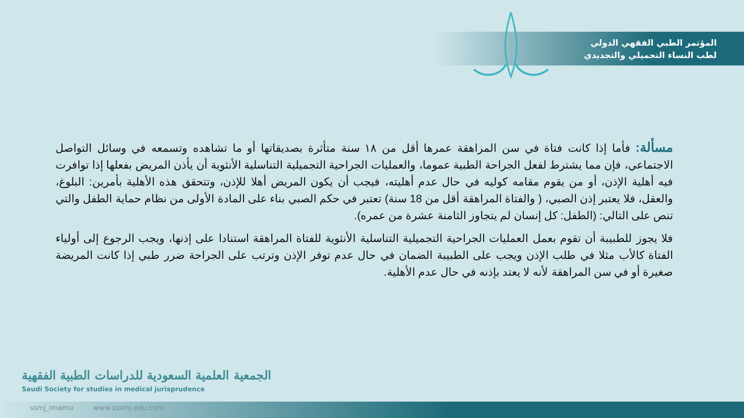المؤتمر الطبي الفقهي الدولي
لطب النساء التجميلي والتجديدي
مسألة: فأما إذا كانت فتاة في سن المراهقة عمرها أقل من ١٨ سنة متأثرة بصديقاتها أو ما تشاهده وتسمعه في وسائل التواصل الاجتماعي، فإن مما يشترط لفعل الجراحة الطبية عموما، والعمليات الجراحية التجميلية التناسلية الأنثوية أن يأذن المريض بفعلها إذا توافرت فيه أهلية الإذن، أو من يقوم مقامه كوليه في حال عدم أهليته، فيجب أن يكون المريض أهلا للإذن، وتتحقق هذه الأهلية بأمرين: البلوغ، والعقل، فلا يعتبر إذن الصبي، ( والفتاة المراهقة أقل من 18 سنة) تعتبر في حكم الصبي بناء على المادة الأولى من نظام حماية الطفل والتي تنص على التالي: (الطفل: كل إنسان لم يتجاوز الثامنة عشرة من عمره).
فلا يجوز للطبيبة أن تقوم بعمل العمليات الجراحية التجميلية التناسلية الأنثوية للفتاة المراهقة استنادا على إذنها، ويجب الرجوع إلى أولياء الفتاة كالأب مثلا في طلب الإذن ويجب على الطبيبة الضمان في حال عدم توفر الإذن وترتب على الجراحة ضرر طبي إذا كانت المريضة صغيرة أو في سن المراهقة لأنه لا يعتد بإذنه في حال عدم الأهلية.
الجمعية العلمية السعودية للدراسات الطبية الفقهية
Saudi Society for studies in medical jurisprudence
ssmj_imamu www.sssmj-edu.com